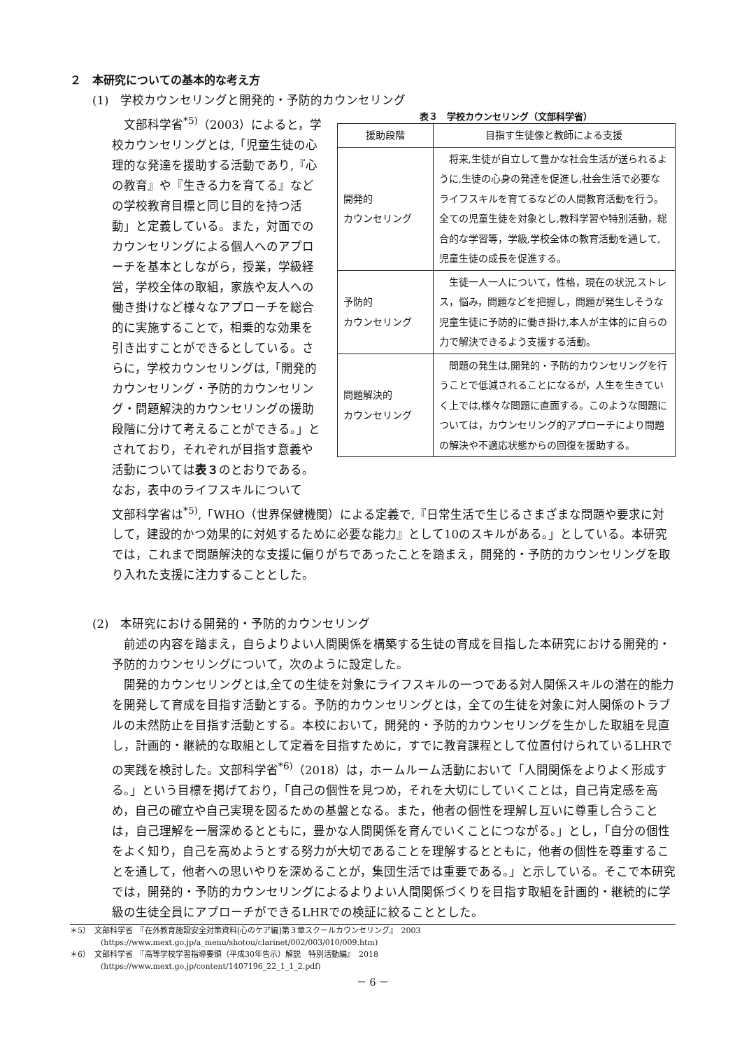２　本研究についての基本的な考え方
(1)　学校カウンセリングと開発的・予防的カウンセリング
　文部科学省<sup>*5)</sup>（2003）によると，学校カウンセリングとは,「児童生徒の心理的な発達を援助する活動であり,『心の教育』や『生きる力を育てる』などの学校教育目標と同じ目的を持つ活動」と定義している。また，対面でのカウンセリングによる個人へのアプローチを基本としながら，授業，学級経営，学校全体の取組，家族や友人への働き掛けなど様々なアプローチを総合的に実施することで，相乗的な効果を引き出すことができるとしている。さらに，学校カウンセリングは,「開発的カウンセリング・予防的カウンセリング・問題解決的カウンセリングの援助段階に分けて考えることができる。」とされており，それぞれが目指す意義や活動については表３のとおりである。なお，表中のライフスキルについて
表３　学校カウンセリング（文部科学省）
| 援助段階 | 目指す生徒像と教師による支援 |
| --- | --- |
| 開発的 カウンセリング | 将来,生徒が自立して豊かな社会生活が送られるように,生徒の心身の発達を促進し,社会生活で必要なライフスキルを育てるなどの人間教育活動を行う。全ての児童生徒を対象とし,教科学習や特別活動，総合的な学習等，学級,学校全体の教育活動を通して,児童生徒の成長を促進する。 |
| 予防的 カウンセリング | 生徒一人一人について，性格，現在の状況,ストレス，悩み，問題などを把握し，問題が発生しそうな児童生徒に予防的に働き掛け,本人が主体的に自らの力で解決できるよう支援する活動。 |
| 問題解決的 カウンセリング | 問題の発生は,開発的・予防的カウンセリングを行うことで低減されることになるが，人生を生きていく上では,様々な問題に直面する。このような問題については，カウンセリング的アプローチにより問題の解決や不適応状態からの回復を援助する。 |
文部科学省は<sup>*5)</sup>,「WHO（世界保健機関）による定義で,『日常生活で生じるさまざまな問題や要求に対して，建設的かつ効果的に対処するために必要な能力』として10のスキルがある。」としている。本研究では，これまで問題解決的な支援に偏りがちであったことを踏まえ，開発的・予防的カウンセリングを取り入れた支援に注力することとした。
(2)　本研究における開発的・予防的カウンセリング
　前述の内容を踏まえ，自らよりよい人間関係を構築する生徒の育成を目指した本研究における開発的・予防的カウンセリングについて，次のように設定した。
　開発的カウンセリングとは,全ての生徒を対象にライフスキルの一つである対人関係スキルの潜在的能力を開発して育成を目指す活動とする。予防的カウンセリングとは，全ての生徒を対象に対人関係のトラブルの未然防止を目指す活動とする。本校において，開発的・予防的カウンセリングを生かした取組を見直し，計画的・継続的な取組として定着を目指すために，すでに教育課程として位置付けられているLHRでの実践を検討した。文部科学省<sup>*6)</sup>（2018）は，ホームルーム活動において「人間関係をよりよく形成する。」という目標を掲げており，「自己の個性を見つめ，それを大切にしていくことは，自己肯定感を高め，自己の確立や自己実現を図るための基盤となる。また，他者の個性を理解し互いに尊重し合うことは，自己理解を一層深めるとともに，豊かな人間関係を育んでいくことにつながる。」とし，「自分の個性をよく知り，自己を高めようとする努力が大切であることを理解するとともに，他者の個性を尊重することを通して，他者への思いやりを深めることが，集団生活では重要である。」と示している。そこで本研究では，開発的・予防的カウンセリングによるよりよい人間関係づくりを目指す取組を計画的・継続的に学級の生徒全員にアプローチができるLHRでの検証に絞ることとした。
＊5）　文部科学省　『在外教育施設安全対策資料[心のケア編]第３章スクールカウンセリング』　2003
　　　　(https://www.mext.go.jp/a_menu/shotou/clarinet/002/003/010/009.htm)
＊6）　文部科学省　『高等学校学習指導要領（平成30年告示）解説　特別活動編』　2018
　　　　(https://www.mext.go.jp/content/1407196_22_1_1_2.pdf)
－ 6 －